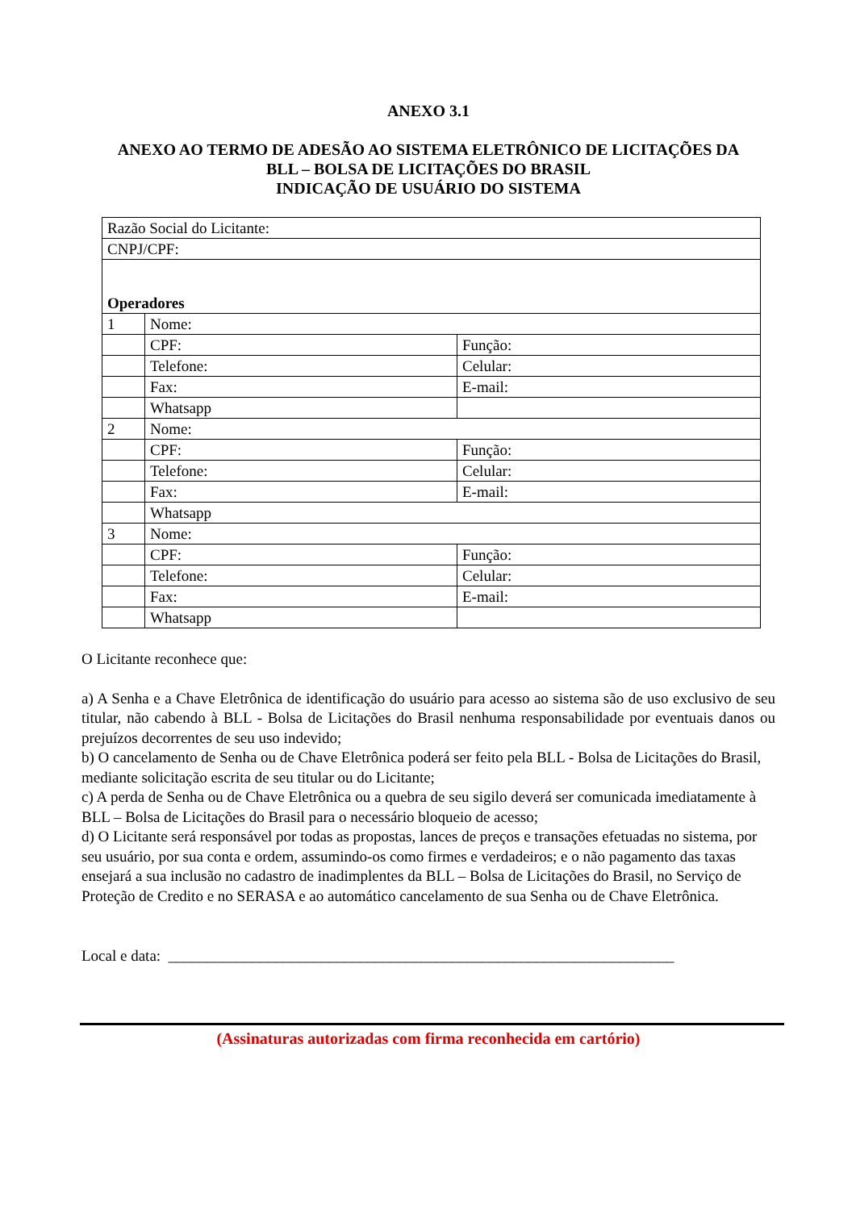ANEXO 3.1
ANEXO AO TERMO DE ADESÃO AO SISTEMA ELETRÔNICO DE LICITAÇÕES DA
BLL – BOLSA DE LICITAÇÕES DO BRASIL
INDICAÇÃO DE USUÁRIO DO SISTEMA
| Razão Social do Licitante: | | |
| CNPJ/CPF: | | |
| Operadores | | |
| 1 | Nome: | |
| | CPF: | Função: |
| | Telefone: | Celular: |
| | Fax: | E-mail: |
| | Whatsapp | |
| 2 | Nome: | |
| | CPF: | Função: |
| | Telefone: | Celular: |
| | Fax: | E-mail: |
| | Whatsapp | |
| 3 | Nome: | |
| | CPF: | Função: |
| | Telefone: | Celular: |
| | Fax: | E-mail: |
| | Whatsapp | |
O Licitante reconhece que:
a) A Senha e a Chave Eletrônica de identificação do usuário para acesso ao sistema são de uso exclusivo de seu titular, não cabendo à BLL - Bolsa de Licitações do Brasil nenhuma responsabilidade por eventuais danos ou prejuízos decorrentes de seu uso indevido;
b) O cancelamento de Senha ou de Chave Eletrônica poderá ser feito pela BLL - Bolsa de Licitações do Brasil, mediante solicitação escrita de seu titular ou do Licitante;
c) A perda de Senha ou de Chave Eletrônica ou a quebra de seu sigilo deverá ser comunicada imediatamente à BLL – Bolsa de Licitações do Brasil para o necessário bloqueio de acesso;
d) O Licitante será responsável por todas as propostas, lances de preços e transações efetuadas no sistema, por seu usuário, por sua conta e ordem, assumindo-os como firmes e verdadeiros; e o não pagamento das taxas ensejará a sua inclusão no cadastro de inadimplentes da BLL – Bolsa de Licitações do Brasil, no Serviço de Proteção de Credito e no SERASA e ao automático cancelamento de sua Senha ou de Chave Eletrônica.
Local e data: __________________________________________________________________
(Assinaturas autorizadas com firma reconhecida em cartório)